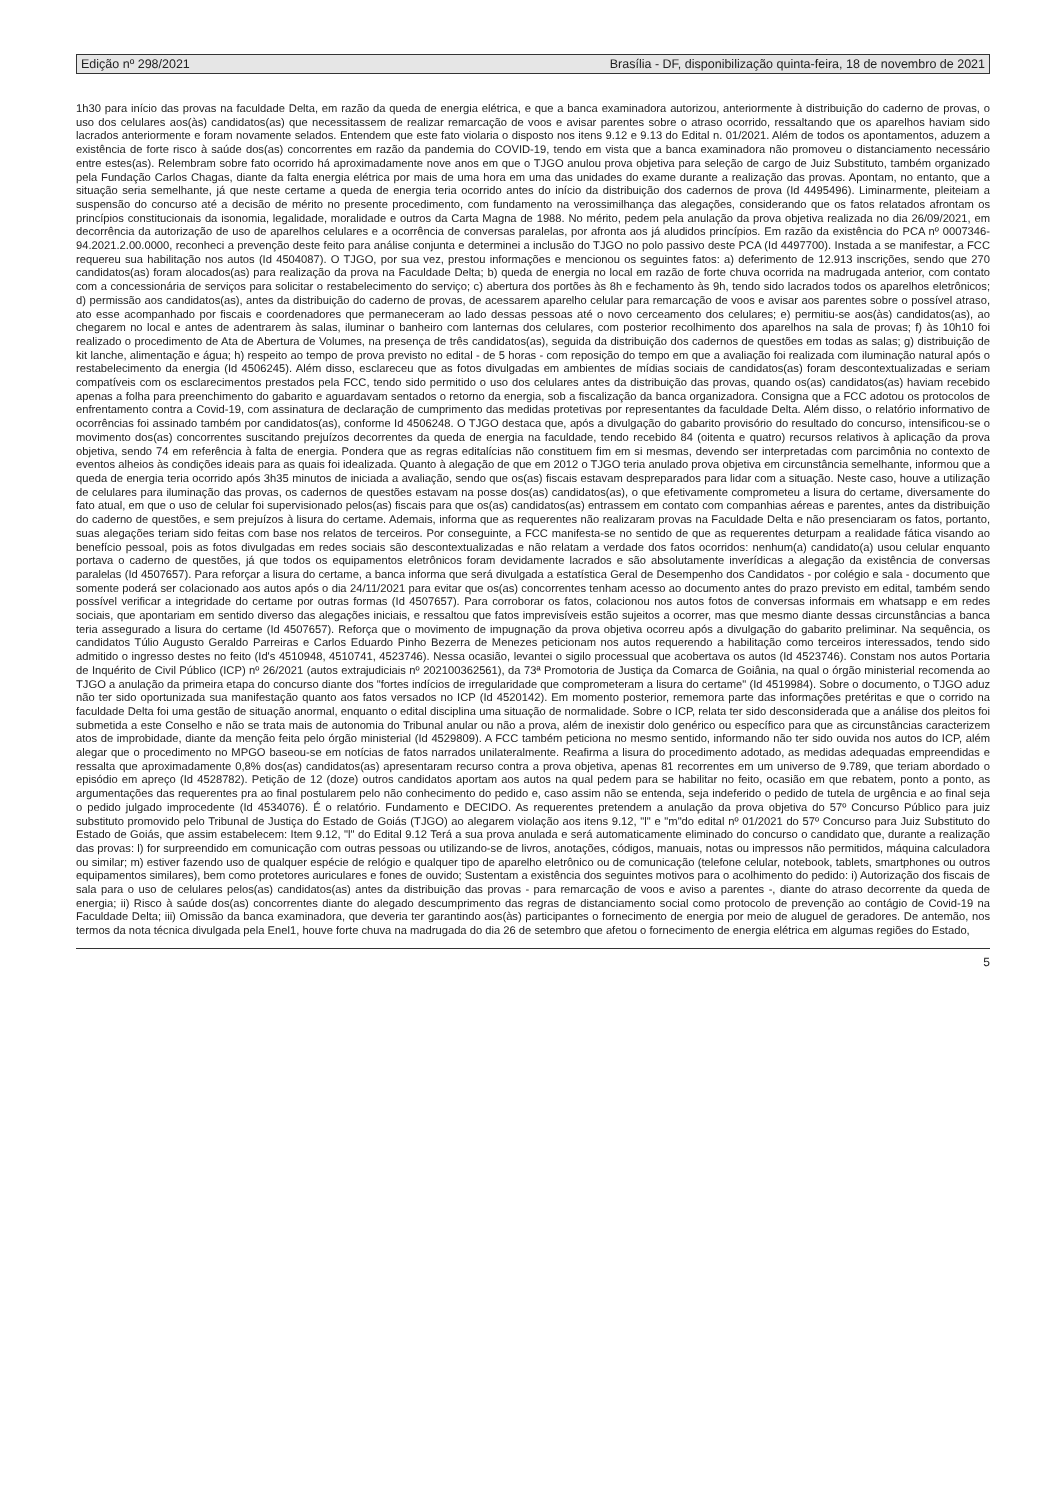Edição nº 298/2021 Brasília - DF, disponibilização quinta-feira, 18 de novembro de 2021
1h30 para início das provas na faculdade Delta, em razão da queda de energia elétrica, e que a banca examinadora autorizou, anteriormente à distribuição do caderno de provas, o uso dos celulares aos(às) candidatos(as) que necessitassem de realizar remarcação de voos e avisar parentes sobre o atraso ocorrido, ressaltando que os aparelhos haviam sido lacrados anteriormente e foram novamente selados. Entendem que este fato violaria o disposto nos itens 9.12 e 9.13 do Edital n. 01/2021. Além de todos os apontamentos, aduzem a existência de forte risco à saúde dos(as) concorrentes em razão da pandemia do COVID-19, tendo em vista que a banca examinadora não promoveu o distanciamento necessário entre estes(as). Relembram sobre fato ocorrido há aproximadamente nove anos em que o TJGO anulou prova objetiva para seleção de cargo de Juiz Substituto, também organizado pela Fundação Carlos Chagas, diante da falta energia elétrica por mais de uma hora em uma das unidades do exame durante a realização das provas. Apontam, no entanto, que a situação seria semelhante, já que neste certame a queda de energia teria ocorrido antes do início da distribuição dos cadernos de prova (Id 4495496). Liminarmente, pleiteiam a suspensão do concurso até a decisão de mérito no presente procedimento, com fundamento na verossimilhança das alegações, considerando que os fatos relatados afrontam os princípios constitucionais da isonomia, legalidade, moralidade e outros da Carta Magna de 1988. No mérito, pedem pela anulação da prova objetiva realizada no dia 26/09/2021, em decorrência da autorização de uso de aparelhos celulares e a ocorrência de conversas paralelas, por afronta aos já aludidos princípios. Em razão da existência do PCA nº 0007346-94.2021.2.00.0000, reconheci a prevenção deste feito para análise conjunta e determinei a inclusão do TJGO no polo passivo deste PCA (Id 4497700). Instada a se manifestar, a FCC requereu sua habilitação nos autos (Id 4504087). O TJGO, por sua vez, prestou informações e mencionou os seguintes fatos: a) deferimento de 12.913 inscrições, sendo que 270 candidatos(as) foram alocados(as) para realização da prova na Faculdade Delta; b) queda de energia no local em razão de forte chuva ocorrida na madrugada anterior, com contato com a concessionária de serviços para solicitar o restabelecimento do serviço; c) abertura dos portões às 8h e fechamento às 9h, tendo sido lacrados todos os aparelhos eletrônicos; d) permissão aos candidatos(as), antes da distribuição do caderno de provas, de acessarem aparelho celular para remarcação de voos e avisar aos parentes sobre o possível atraso, ato esse acompanhado por fiscais e coordenadores que permaneceram ao lado dessas pessoas até o novo cerceamento dos celulares; e) permitiu-se aos(às) candidatos(as), ao chegarem no local e antes de adentrarem às salas, iluminar o banheiro com lanternas dos celulares, com posterior recolhimento dos aparelhos na sala de provas; f) às 10h10 foi realizado o procedimento de Ata de Abertura de Volumes, na presença de três candidatos(as), seguida da distribuição dos cadernos de questões em todas as salas; g) distribuição de kit lanche, alimentação e água; h) respeito ao tempo de prova previsto no edital - de 5 horas - com reposição do tempo em que a avaliação foi realizada com iluminação natural após o restabelecimento da energia (Id 4506245). Além disso, esclareceu que as fotos divulgadas em ambientes de mídias sociais de candidatos(as) foram descontextualizadas e seriam compatíveis com os esclarecimentos prestados pela FCC, tendo sido permitido o uso dos celulares antes da distribuição das provas, quando os(as) candidatos(as) haviam recebido apenas a folha para preenchimento do gabarito e aguardavam sentados o retorno da energia, sob a fiscalização da banca organizadora. Consigna que a FCC adotou os protocolos de enfrentamento contra a Covid-19, com assinatura de declaração de cumprimento das medidas protetivas por representantes da faculdade Delta. Além disso, o relatório informativo de ocorrências foi assinado também por candidatos(as), conforme Id 4506248. O TJGO destaca que, após a divulgação do gabarito provisório do resultado do concurso, intensificou-se o movimento dos(as) concorrentes suscitando prejuízos decorrentes da queda de energia na faculdade, tendo recebido 84 (oitenta e quatro) recursos relativos à aplicação da prova objetiva, sendo 74 em referência à falta de energia. Pondera que as regras editalícias não constituem fim em si mesmas, devendo ser interpretadas com parcimônia no contexto de eventos alheios às condições ideais para as quais foi idealizada. Quanto à alegação de que em 2012 o TJGO teria anulado prova objetiva em circunstância semelhante, informou que a queda de energia teria ocorrido após 3h35 minutos de iniciada a avaliação, sendo que os(as) fiscais estavam despreparados para lidar com a situação. Neste caso, houve a utilização de celulares para iluminação das provas, os cadernos de questões estavam na posse dos(as) candidatos(as), o que efetivamente comprometeu a lisura do certame, diversamente do fato atual, em que o uso de celular foi supervisionado pelos(as) fiscais para que os(as) candidatos(as) entrassem em contato com companhias aéreas e parentes, antes da distribuição do caderno de questões, e sem prejuízos à lisura do certame. Ademais, informa que as requerentes não realizaram provas na Faculdade Delta e não presenciaram os fatos, portanto, suas alegações teriam sido feitas com base nos relatos de terceiros. Por conseguinte, a FCC manifesta-se no sentido de que as requerentes deturpam a realidade fática visando ao benefício pessoal, pois as fotos divulgadas em redes sociais são descontextualizadas e não relatam a verdade dos fatos ocorridos: nenhum(a) candidato(a) usou celular enquanto portava o caderno de questões, já que todos os equipamentos eletrônicos foram devidamente lacrados e são absolutamente inverídicas a alegação da existência de conversas paralelas (Id 4507657). Para reforçar a lisura do certame, a banca informa que será divulgada a estatística Geral de Desempenho dos Candidatos - por colégio e sala - documento que somente poderá ser colacionado aos autos após o dia 24/11/2021 para evitar que os(as) concorrentes tenham acesso ao documento antes do prazo previsto em edital, também sendo possível verificar a integridade do certame por outras formas (Id 4507657). Para corroborar os fatos, colacionou nos autos fotos de conversas informais em whatsapp e em redes sociais, que apontariam em sentido diverso das alegações iniciais, e ressaltou que fatos imprevisíveis estão sujeitos a ocorrer, mas que mesmo diante dessas circunstâncias a banca teria assegurado a lisura do certame (Id 4507657). Reforça que o movimento de impugnação da prova objetiva ocorreu após a divulgação do gabarito preliminar. Na sequência, os candidatos Túlio Augusto Geraldo Parreiras e Carlos Eduardo Pinho Bezerra de Menezes peticionam nos autos requerendo a habilitação como terceiros interessados, tendo sido admitido o ingresso destes no feito (Id's 4510948, 4510741, 4523746). Nessa ocasião, levantei o sigilo processual que acobertava os autos (Id 4523746). Constam nos autos Portaria de Inquérito de Civil Público (ICP) nº 26/2021 (autos extrajudiciais nº 202100362561), da 73ª Promotoria de Justiça da Comarca de Goiânia, na qual o órgão ministerial recomenda ao TJGO a anulação da primeira etapa do concurso diante dos "fortes indícios de irregularidade que comprometeram a lisura do certame" (Id 4519984). Sobre o documento, o TJGO aduz não ter sido oportunizada sua manifestação quanto aos fatos versados no ICP (Id 4520142). Em momento posterior, rememora parte das informações pretéritas e que o corrido na faculdade Delta foi uma gestão de situação anormal, enquanto o edital disciplina uma situação de normalidade. Sobre o ICP, relata ter sido desconsiderada que a análise dos pleitos foi submetida a este Conselho e não se trata mais de autonomia do Tribunal anular ou não a prova, além de inexistir dolo genérico ou específico para que as circunstâncias caracterizem atos de improbidade, diante da menção feita pelo órgão ministerial (Id 4529809). A FCC também peticiona no mesmo sentido, informando não ter sido ouvida nos autos do ICP, além alegar que o procedimento no MPGO baseou-se em notícias de fatos narrados unilateralmente. Reafirma a lisura do procedimento adotado, as medidas adequadas empreendidas e ressalta que aproximadamente 0,8% dos(as) candidatos(as) apresentaram recurso contra a prova objetiva, apenas 81 recorrentes em um universo de 9.789, que teriam abordado o episódio em apreço (Id 4528782). Petição de 12 (doze) outros candidatos aportam aos autos na qual pedem para se habilitar no feito, ocasião em que rebatem, ponto a ponto, as argumentações das requerentes pra ao final postularem pelo não conhecimento do pedido e, caso assim não se entenda, seja indeferido o pedido de tutela de urgência e ao final seja o pedido julgado improcedente (Id 4534076). É o relatório. Fundamento e DECIDO. As requerentes pretendem a anulação da prova objetiva do 57º Concurso Público para juiz substituto promovido pelo Tribunal de Justiça do Estado de Goiás (TJGO) ao alegarem violação aos itens 9.12, "l" e "m"do edital nº 01/2021 do 57º Concurso para Juiz Substituto do Estado de Goiás, que assim estabelecem: Item 9.12, "l" do Edital 9.12 Terá a sua prova anulada e será automaticamente eliminado do concurso o candidato que, durante a realização das provas: l) for surpreendido em comunicação com outras pessoas ou utilizando-se de livros, anotações, códigos, manuais, notas ou impressos não permitidos, máquina calculadora ou similar; m) estiver fazendo uso de qualquer espécie de relógio e qualquer tipo de aparelho eletrônico ou de comunicação (telefone celular, notebook, tablets, smartphones ou outros equipamentos similares), bem como protetores auriculares e fones de ouvido; Sustentam a existência dos seguintes motivos para o acolhimento do pedido: i) Autorização dos fiscais de sala para o uso de celulares pelos(as) candidatos(as) antes da distribuição das provas - para remarcação de voos e aviso a parentes -, diante do atraso decorrente da queda de energia; ii) Risco à saúde dos(as) concorrentes diante do alegado descumprimento das regras de distanciamento social como protocolo de prevenção ao contágio de Covid-19 na Faculdade Delta; iii) Omissão da banca examinadora, que deveria ter garantindo aos(às) participantes o fornecimento de energia por meio de aluguel de geradores. De antemão, nos termos da nota técnica divulgada pela Enel1, houve forte chuva na madrugada do dia 26 de setembro que afetou o fornecimento de energia elétrica em algumas regiões do Estado,
5